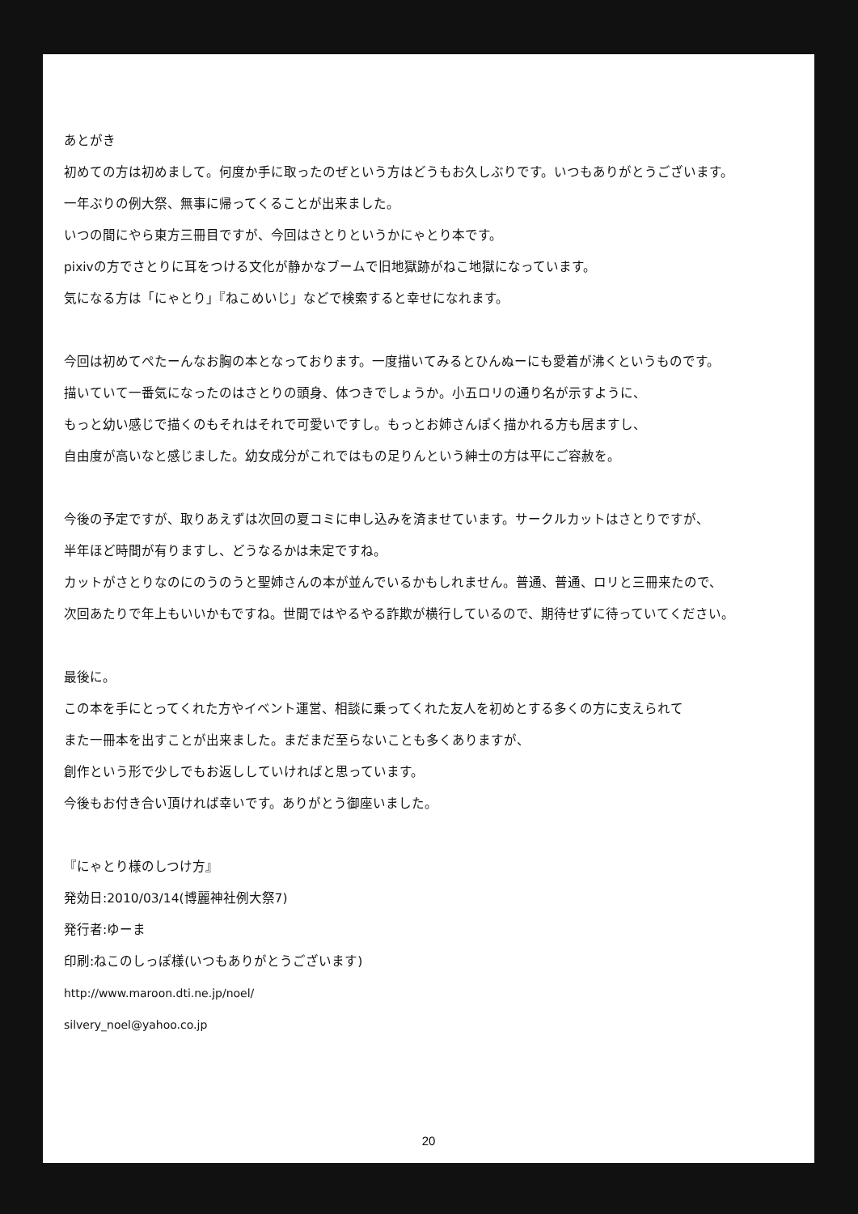あとがき
初めての方は初めまして。何度か手に取ったのぜという方はどうもお久しぶりです。いつもありがとうございます。
一年ぶりの例大祭、無事に帰ってくることが出来ました。
いつの間にやら東方三冊目ですが、今回はさとりというかにゃとり本です。
pixivの方でさとりに耳をつける文化が静かなブームで旧地獄跡がねこ地獄になっています。
気になる方は「にゃとり」『ねこめいじ」などで検索すると幸せになれます。
今回は初めてぺたーんなお胸の本となっております。一度描いてみるとひんぬーにも愛着が沸くというものです。
描いていて一番気になったのはさとりの頭身、体つきでしょうか。小五ロリの通り名が示すように、
もっと幼い感じで描くのもそれはそれで可愛いですし。もっとお姉さんぽく描かれる方も居ますし、
自由度が高いなと感じました。幼女成分がこれではもの足りんという紳士の方は平にご容赦を。
今後の予定ですが、取りあえずは次回の夏コミに申し込みを済ませています。サークルカットはさとりですが、
半年ほど時間が有りますし、どうなるかは未定ですね。
カットがさとりなのにのうのうと聖姉さんの本が並んでいるかもしれません。普通、普通、ロリと三冊来たので、
次回あたりで年上もいいかもですね。世間ではやるやる詐欺が横行しているので、期待せずに待っていてください。
最後に。
この本を手にとってくれた方やイベント運営、相談に乗ってくれた友人を初めとする多くの方に支えられて
また一冊本を出すことが出来ました。まだまだ至らないことも多くありますが、
創作という形で少しでもお返ししていければと思っています。
今後もお付き合い頂ければ幸いです。ありがとう御座いました。
『にゃとり様のしつけ方』
発効日:2010/03/14(博麗神社例大祭7)
発行者:ゆーま
印刷:ねこのしっぽ様(いつもありがとうございます)
http://www.maroon.dti.ne.jp/noel/
silvery_noel@yahoo.co.jp
20